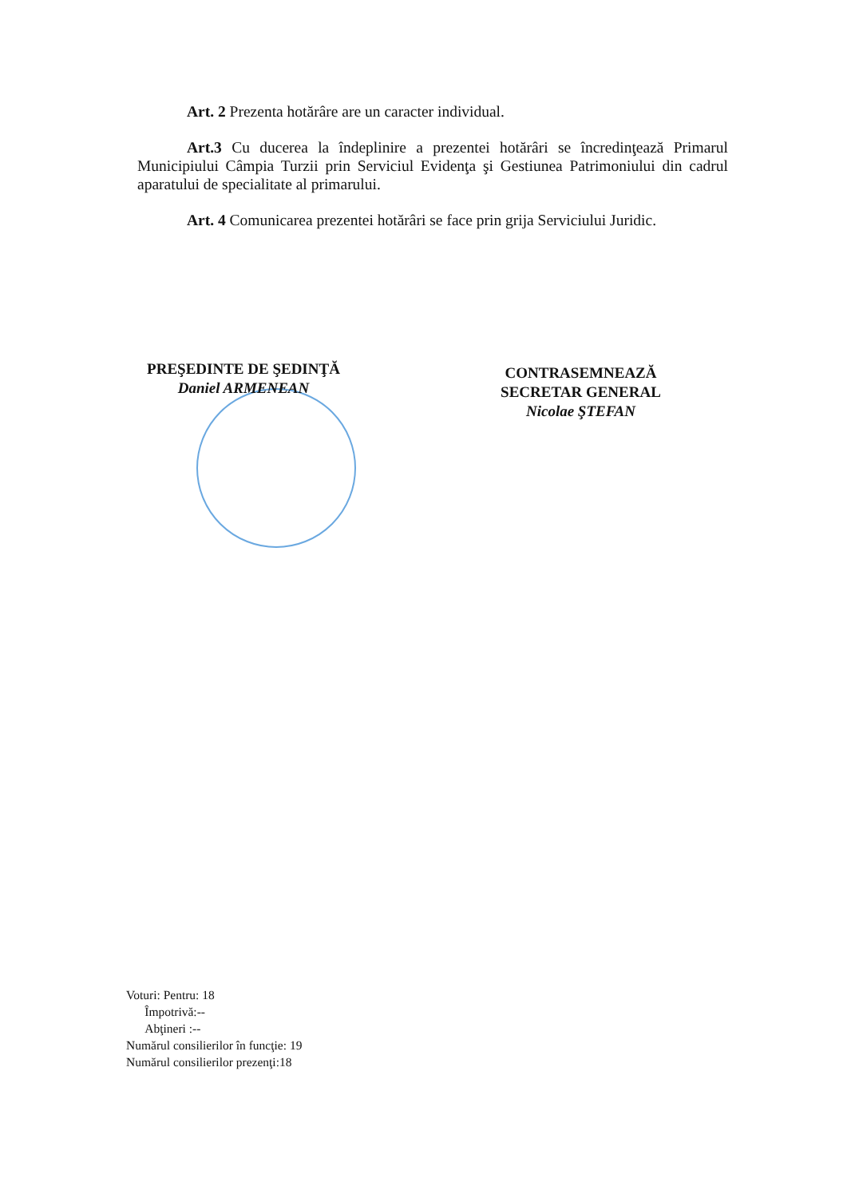Art. 2 Prezenta hotărâre are un caracter individual.
Art.3 Cu ducerea la îndeplinire a prezentei hotărâri se încredinţează Primarul Municipiului Câmpia Turzii prin Serviciul Evidenţa şi Gestiunea Patrimoniului din cadrul aparatului de specialitate al primarului.
Art. 4 Comunicarea prezentei hotărâri se face prin grija Serviciului Juridic.
PREŞEDINTE DE ŞEDINŢĂ
Daniel ARMENEAN
CONTRASEMNEAZĂ
SECRETAR GENERAL
Nicolae ŞTEFAN
Voturi: Pentru: 18
Împotrivă:--
Abţineri :--
Numărul consilierilor în funcţie: 19
Numărul consilierilor prezenţi:18